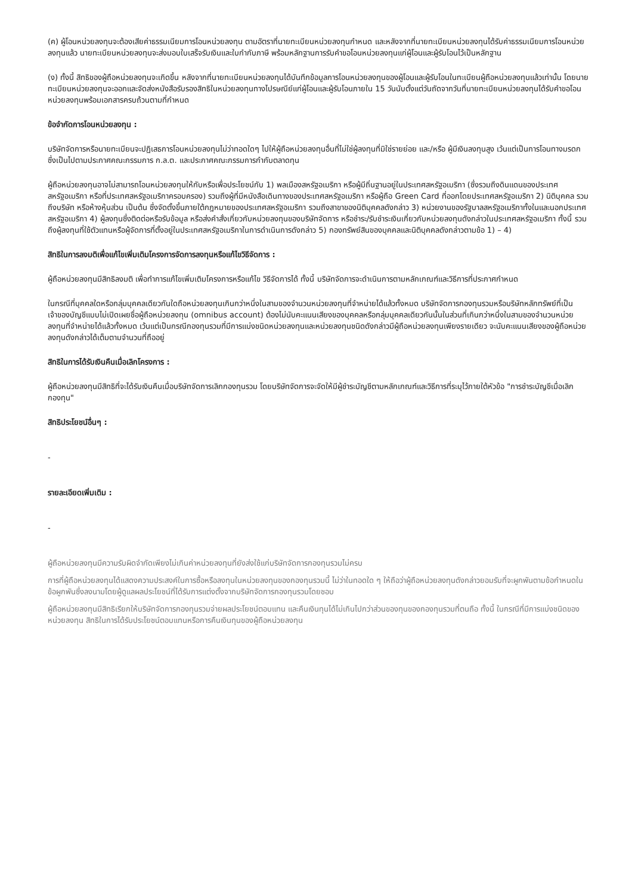(ค) ผู้โอนหน่วยลงทุนจะต้องเสียค่าธรรมเนียมการโอนหน่วยลงทุน ตามอัตราที่นายทะเบียนหน่วยลงทุนกำหนด และหลังจากที่นายทะเบียนหน่วยลงทุนได้รับค่าธรรมเนียมการโอนหน่วยลงทุนแล้ว นายทะเบียนหน่วยลงทุนจะส่งมอบใบเสร็จรับเงินและใบกำกับภาษี พร้อมหลักฐานการรับคำขอโอนหน่วยลงทุนแก่ผู้โอนและผู้รับโอนไว้เป็นหลักฐาน
(ง) ทั้งนี้ สิทธิของผู้ถือหน่วยลงทุนจะเกิดขึ้น หลังจากที่นายทะเบียนหน่วยลงทุนได้บันทึกข้อมูลการโอนหน่วยลงทุนของผู้โอนและผู้รับโอนในทะเบียนผู้ถือหน่วยลงทุนแล้วเท่านั้น โดยนายทะเบียนหน่วยลงทุนจะออกและจัดส่งหนังสือรับรองสิทธิในหน่วยลงทุนทางไปรษณีย์แก่ผู้โอนและผู้รับโอนภายใน 15 วันนับตั้งแต่วันถัดจากวันที่นายทะเบียนหน่วยลงทุนได้รับคำขอโอนหน่วยลงทุนพร้อมเอกสารครบถ้วนตามที่กำหนด
ข้อจำกัดการโอนหน่วยลงทุน :
บริษัทจัดการหรือนายทะเบียนจะปฏิเสธการโอนหน่วยลงทุนไม่ว่าทอดใดๆ ไปให้ผู้ถือหน่วยลงทุนอื่นที่ไม่ใช่ผู้ลงทุนที่มิใช่รายย่อย และ/หรือ ผู้มีเงินลงทุนสูง เว้นแต่เป็นการโอนทางมรดก ซึ่งเป็นไปตามประกาศคณะกรรมการ ก.ล.ต. และประกาศคณะกรรมการกำกับตลาดทุน
ผู้ถือหน่วยลงทุนอาจไม่สามารถโอนหน่วยลงทุนให้กับหรือเพื่อประโยชน์กับ 1) พลเมืองสหรัฐอเมริกา หรือผู้มีถิ่นฐานอยู่ในประเทศสหรัฐอเมริกา (ซึ่งรวมถึงดินแดนของประเทศสหรัฐอเมริกา หรือที่ประเทศสหรัฐอเมริกาครอบครอง) รวมถึงผู้ที่มีหนังสือเดินทางของประเทศสหรัฐอเมริกา หรือผู้ถือ Green Card ที่ออกโดยประเทศสหรัฐอเมริกา 2) นิติบุคคล รวมถึงบริษัท หรือห้างหุ้นส่วน เป็นต้น ซึ่งจัดตั้งขึ้นภายใต้กฎหมายของประเทศสหรัฐอเมริกา รวมถึงสาขาของนิติบุคคลดังกล่าว 3) หน่วยงานของรัฐบาลสหรัฐอเมริกาทั้งในและนอกประเทศสหรัฐอเมริกา 4) ผู้ลงทุนซึ่งติดต่อหรือรับข้อมูล หรือส่งคำสั่งเกี่ยวกับหน่วยลงทุนของบริษัทจัดการ หรือชำระ/รับชำระเงินเกี่ยวกับหน่วยลงทุนดังกล่าวในประเทศสหรัฐอเมริกา ทั้งนี้ รวมถึงผู้ลงทุนที่ใช้ตัวแทนหรือผู้จัดการที่ตั้งอยู่ในประเทศสหรัฐอเมริกาในการดำเนินการดังกล่าว 5) กองทรัพย์สินของบุคคลและนิติบุคคลดังกล่าวตามข้อ 1) – 4)
สิทธิในการลงมติเพื่อแก้ไขเพิ่มเติมโครงการจัดการลงทุนหรือแก้ไขวิธีจัดการ :
ผู้ถือหน่วยลงทุนมีสิทธิลงมติ เพื่อทำการแก้ไขเพิ่มเติมโครงการหรือแก้ไข วิธีจัดการได้ ทั้งนี้ บริษัทจัดการจะดำเนินการตามหลักเกณฑ์และวิธีการที่ประกาศกำหนด
ในกรณีที่บุคคลใดหรือกลุ่มบุคคลเดียวกันใดถือหน่วยลงทุนเกินกว่าหนึ่งในสามของจำนวนหน่วยลงทุนที่จำหน่ายได้แล้วทั้งหมด บริษัทจัดการกองทุนรวมหรือบริษัทหลักทรัพย์ที่เป็นเจ้าของบัญชีแบบไม่เปิดเผยชื่อผู้ถือหน่วยลงทุน (omnibus account) ต้องไม่นับคะแนนเสียงของบุคคลหรือกลุ่มบุคคลเดียวกันนั้นในส่วนที่เกินกว่าหนึ่งในสามของจำนวนหน่วยลงทุนที่จำหน่ายได้แล้วทั้งหมด เว้นแต่เป็นกรณีกองทุนรวมที่มีการแบ่งชนิดหน่วยลงทุนและหน่วยลงทุนชนิดดังกล่าวมีผู้ถือหน่วยลงทุนเพียงรายเดียว จะนับคะแนนเสียงของผู้ถือหน่วยลงทุนดังกล่าวได้เต็มตามจำนวนที่ถืออยู่
สิทธิในการได้รับเงินคืนเมื่อเลิกโครงการ :
ผู้ถือหน่วยลงทุนมีสิทธิที่จะได้รับเงินคืนเมื่อบริษัทจัดการเลิกกองทุนรวม โดยบริษัทจัดการจะจัดให้มีผู้ชำระบัญชีตามหลักเกณฑ์และวิธีการที่ระบุไว้ภายใต้หัวข้อ "การชำระบัญชีเมื่อเลิกกองทุน"
สิทธิประโยชน์อื่นๆ :
-
รายละเอียดเพิ่มเติม :
-
ผู้ถือหน่วยลงทุนมีความรับผิดจำกัดเพียงไม่เกินค่าหน่วยลงทุนที่ยังส่งใช้แก่บริษัทจัดการกองทุนรวมไม่ครบ
การที่ผู้ถือหน่วยลงทุนได้แสดงความประสงค์ในการซื้อหรือลงทุนในหน่วยลงทุนของกองทุนรวมนี้ ไม่ว่าในทอดใด ๆ ให้ถือว่าผู้ถือหน่วยลงทุนดังกล่าวยอมรับที่จะผูกพันตามข้อกำหนดในข้อผูกพันซึ่งลงนามโดยผู้ดูแลผลประโยชน์ที่ได้รับการแต่งตั้งจากบริษัทจัดการกองทุนรวมโดยชอบ
ผู้ถือหน่วยลงทุนมีสิทธิเรียกให้บริษัทจัดการกองทุนรวมจ่ายผลประโยชน์ตอบแทน และคืนเงินทุนได้ไม่เกินไปกว่าส่วนของทุนของกองทุนรวมที่ตนถือ ทั้งนี้ ในกรณีที่มีการแบ่งชนิดของหน่วยลงทุน สิทธิในการได้รับประโยชน์ตอบแทนหรือการคืนเงินทุนของผู้ถือหน่วยลงทุน